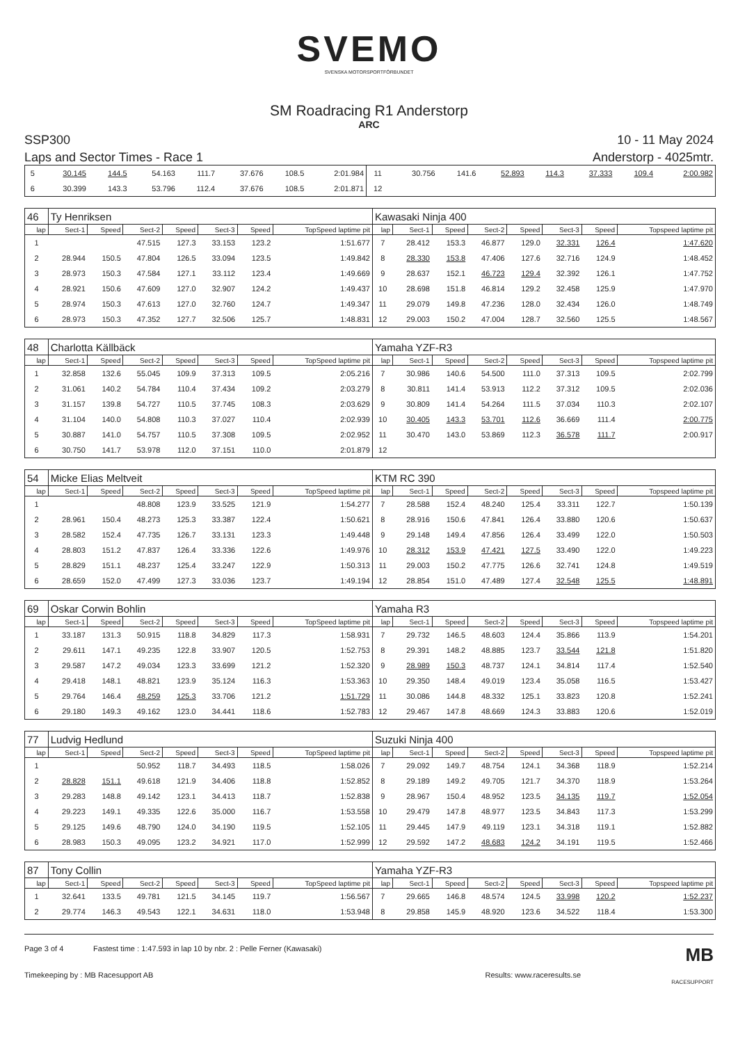SVEMO
SVENSKA MOTORSPORTFÖRBUNDET
SM Roadracing R1 Anderstorp
ARC
SSP300 10 - 11 May 2024
Laps and Sector Times - Race 1 Anderstorp - 4025mtr.
| 5 | 30.145 | 144.5 | 54.163 | 111.7 | 37.676 | 108.5 | 2:01.984 | 11 | 30.756 | 141.6 | 52.893 | 114.3 | 37.333 | 109.4 | 2:00.982 |
| 6 | 30.399 | 143.3 | 53.796 | 112.4 | 37.676 | 108.5 | 2:01.871 | 12 | | | | | | | |
| 46 | Ty Henriksen | | | | | | | Kawasaki Ninja 400 | | | | | | | |
| lap | Sect-1 | Speed | Sect-2 | Speed | Sect-3 | Speed | TopSpeed laptime pit | lap | Sect-1 | Speed | Sect-2 | Speed | Sect-3 | Speed | Topspeed laptime pit |
| 1 | | | 47.515 | 127.3 | 33.153 | 123.2 | 1:51.677 | 7 | 28.412 | 153.3 | 46.877 | 129.0 | 32.331 | 126.4 | 1:47.620 |
| 2 | 28.944 | 150.5 | 47.804 | 126.5 | 33.094 | 123.5 | 1:49.842 | 8 | 28.330 | 153.8 | 47.406 | 127.6 | 32.716 | 124.9 | 1:48.452 |
| 3 | 28.973 | 150.3 | 47.584 | 127.1 | 33.112 | 123.4 | 1:49.669 | 9 | 28.637 | 152.1 | 46.723 | 129.4 | 32.392 | 126.1 | 1:47.752 |
| 4 | 28.921 | 150.6 | 47.609 | 127.0 | 32.907 | 124.2 | 1:49.437 | 10 | 28.698 | 151.8 | 46.814 | 129.2 | 32.458 | 125.9 | 1:47.970 |
| 5 | 28.974 | 150.3 | 47.613 | 127.0 | 32.760 | 124.7 | 1:49.347 | 11 | 29.079 | 149.8 | 47.236 | 128.0 | 32.434 | 126.0 | 1:48.749 |
| 6 | 28.973 | 150.3 | 47.352 | 127.7 | 32.506 | 125.7 | 1:48.831 | 12 | 29.003 | 150.2 | 47.004 | 128.7 | 32.560 | 125.5 | 1:48.567 |
| 48 | Charlotta Källbäck | | | | | | | Yamaha YZF-R3 | | | | | | | |
| lap | Sect-1 | Speed | Sect-2 | Speed | Sect-3 | Speed | TopSpeed laptime pit | lap | Sect-1 | Speed | Sect-2 | Speed | Sect-3 | Speed | Topspeed laptime pit |
| 1 | 32.858 | 132.6 | 55.045 | 109.9 | 37.313 | 109.5 | 2:05.216 | 7 | 30.986 | 140.6 | 54.500 | 111.0 | 37.313 | 109.5 | 2:02.799 |
| 2 | 31.061 | 140.2 | 54.784 | 110.4 | 37.434 | 109.2 | 2:03.279 | 8 | 30.811 | 141.4 | 53.913 | 112.2 | 37.312 | 109.5 | 2:02.036 |
| 3 | 31.157 | 139.8 | 54.727 | 110.5 | 37.745 | 108.3 | 2:03.629 | 9 | 30.809 | 141.4 | 54.264 | 111.5 | 37.034 | 110.3 | 2:02.107 |
| 4 | 31.104 | 140.0 | 54.808 | 110.3 | 37.027 | 110.4 | 2:02.939 | 10 | 30.405 | 143.3 | 53.701 | 112.6 | 36.669 | 111.4 | 2:00.775 |
| 5 | 30.887 | 141.0 | 54.757 | 110.5 | 37.308 | 109.5 | 2:02.952 | 11 | 30.470 | 143.0 | 53.869 | 112.3 | 36.578 | 111.7 | 2:00.917 |
| 6 | 30.750 | 141.7 | 53.978 | 112.0 | 37.151 | 110.0 | 2:01.879 | 12 | | | | | | | |
| 54 | Micke Elias Meltveit | | | | | | | KTM RC 390 | | | | | | | |
| lap | Sect-1 | Speed | Sect-2 | Speed | Sect-3 | Speed | TopSpeed laptime pit | lap | Sect-1 | Speed | Sect-2 | Speed | Sect-3 | Speed | Topspeed laptime pit |
| 1 | | | 48.808 | 123.9 | 33.525 | 121.9 | 1:54.277 | 7 | 28.588 | 152.4 | 48.240 | 125.4 | 33.311 | 122.7 | 1:50.139 |
| 2 | 28.961 | 150.4 | 48.273 | 125.3 | 33.387 | 122.4 | 1:50.621 | 8 | 28.916 | 150.6 | 47.841 | 126.4 | 33.880 | 120.6 | 1:50.637 |
| 3 | 28.582 | 152.4 | 47.735 | 126.7 | 33.131 | 123.3 | 1:49.448 | 9 | 29.148 | 149.4 | 47.856 | 126.4 | 33.499 | 122.0 | 1:50.503 |
| 4 | 28.803 | 151.2 | 47.837 | 126.4 | 33.336 | 122.6 | 1:49.976 | 10 | 28.312 | 153.9 | 47.421 | 127.5 | 33.490 | 122.0 | 1:49.223 |
| 5 | 28.829 | 151.1 | 48.237 | 125.4 | 33.247 | 122.9 | 1:50.313 | 11 | 29.003 | 150.2 | 47.775 | 126.6 | 32.741 | 124.8 | 1:49.519 |
| 6 | 28.659 | 152.0 | 47.499 | 127.3 | 33.036 | 123.7 | 1:49.194 | 12 | 28.854 | 151.0 | 47.489 | 127.4 | 32.548 | 125.5 | 1:48.891 |
| 69 | Oskar Corwin Bohlin | | | | | | | Yamaha R3 | | | | | | | |
| lap | Sect-1 | Speed | Sect-2 | Speed | Sect-3 | Speed | TopSpeed laptime pit | lap | Sect-1 | Speed | Sect-2 | Speed | Sect-3 | Speed | Topspeed laptime pit |
| 1 | 33.187 | 131.3 | 50.915 | 118.8 | 34.829 | 117.3 | 1:58.931 | 7 | 29.732 | 146.5 | 48.603 | 124.4 | 35.866 | 113.9 | 1:54.201 |
| 2 | 29.611 | 147.1 | 49.235 | 122.8 | 33.907 | 120.5 | 1:52.753 | 8 | 29.391 | 148.2 | 48.885 | 123.7 | 33.544 | 121.8 | 1:51.820 |
| 3 | 29.587 | 147.2 | 49.034 | 123.3 | 33.699 | 121.2 | 1:52.320 | 9 | 28.989 | 150.3 | 48.737 | 124.1 | 34.814 | 117.4 | 1:52.540 |
| 4 | 29.418 | 148.1 | 48.821 | 123.9 | 35.124 | 116.3 | 1:53.363 | 10 | 29.350 | 148.4 | 49.019 | 123.4 | 35.058 | 116.5 | 1:53.427 |
| 5 | 29.764 | 146.4 | 48.259 | 125.3 | 33.706 | 121.2 | 1:51.729 | 11 | 30.086 | 144.8 | 48.332 | 125.1 | 33.823 | 120.8 | 1:52.241 |
| 6 | 29.180 | 149.3 | 49.162 | 123.0 | 34.441 | 118.6 | 1:52.783 | 12 | 29.467 | 147.8 | 48.669 | 124.3 | 33.883 | 120.6 | 1:52.019 |
| 77 | Ludvig Hedlund | | | | | | | Suzuki Ninja 400 | | | | | | | |
| lap | Sect-1 | Speed | Sect-2 | Speed | Sect-3 | Speed | TopSpeed laptime pit | lap | Sect-1 | Speed | Sect-2 | Speed | Sect-3 | Speed | Topspeed laptime pit |
| 1 | | | 50.952 | 118.7 | 34.493 | 118.5 | 1:58.026 | 7 | 29.092 | 149.7 | 48.754 | 124.1 | 34.368 | 118.9 | 1:52.214 |
| 2 | 28.828 | 151.1 | 49.618 | 121.9 | 34.406 | 118.8 | 1:52.852 | 8 | 29.189 | 149.2 | 49.705 | 121.7 | 34.370 | 118.9 | 1:53.264 |
| 3 | 29.283 | 148.8 | 49.142 | 123.1 | 34.413 | 118.7 | 1:52.838 | 9 | 28.967 | 150.4 | 48.952 | 123.5 | 34.135 | 119.7 | 1:52.054 |
| 4 | 29.223 | 149.1 | 49.335 | 122.6 | 35.000 | 116.7 | 1:53.558 | 10 | 29.479 | 147.8 | 48.977 | 123.5 | 34.843 | 117.3 | 1:53.299 |
| 5 | 29.125 | 149.6 | 48.790 | 124.0 | 34.190 | 119.5 | 1:52.105 | 11 | 29.445 | 147.9 | 49.119 | 123.1 | 34.318 | 119.1 | 1:52.882 |
| 6 | 28.983 | 150.3 | 49.095 | 123.2 | 34.921 | 117.0 | 1:52.999 | 12 | 29.592 | 147.2 | 48.683 | 124.2 | 34.191 | 119.5 | 1:52.466 |
| 87 | Tony Collin | | | | | | | Yamaha YZF-R3 | | | | | | | |
| lap | Sect-1 | Speed | Sect-2 | Speed | Sect-3 | Speed | TopSpeed laptime pit | lap | Sect-1 | Speed | Sect-2 | Speed | Sect-3 | Speed | Topspeed laptime pit |
| 1 | 32.641 | 133.5 | 49.781 | 121.5 | 34.145 | 119.7 | 1:56.567 | 7 | 29.665 | 146.8 | 48.574 | 124.5 | 33.998 | 120.2 | 1:52.237 |
| 2 | 29.774 | 146.3 | 49.543 | 122.1 | 34.631 | 118.0 | 1:53.948 | 8 | 29.858 | 145.9 | 48.920 | 123.6 | 34.522 | 118.4 | 1:53.300 |
Page 3 of 4 Fastest time : 1:47.593 in lap 10 by nbr. 2 : Pelle Ferner (Kawasaki) MB
Timekeeping by : MB Racesupport AB Results: www.raceresults.se
RACESUPPORT